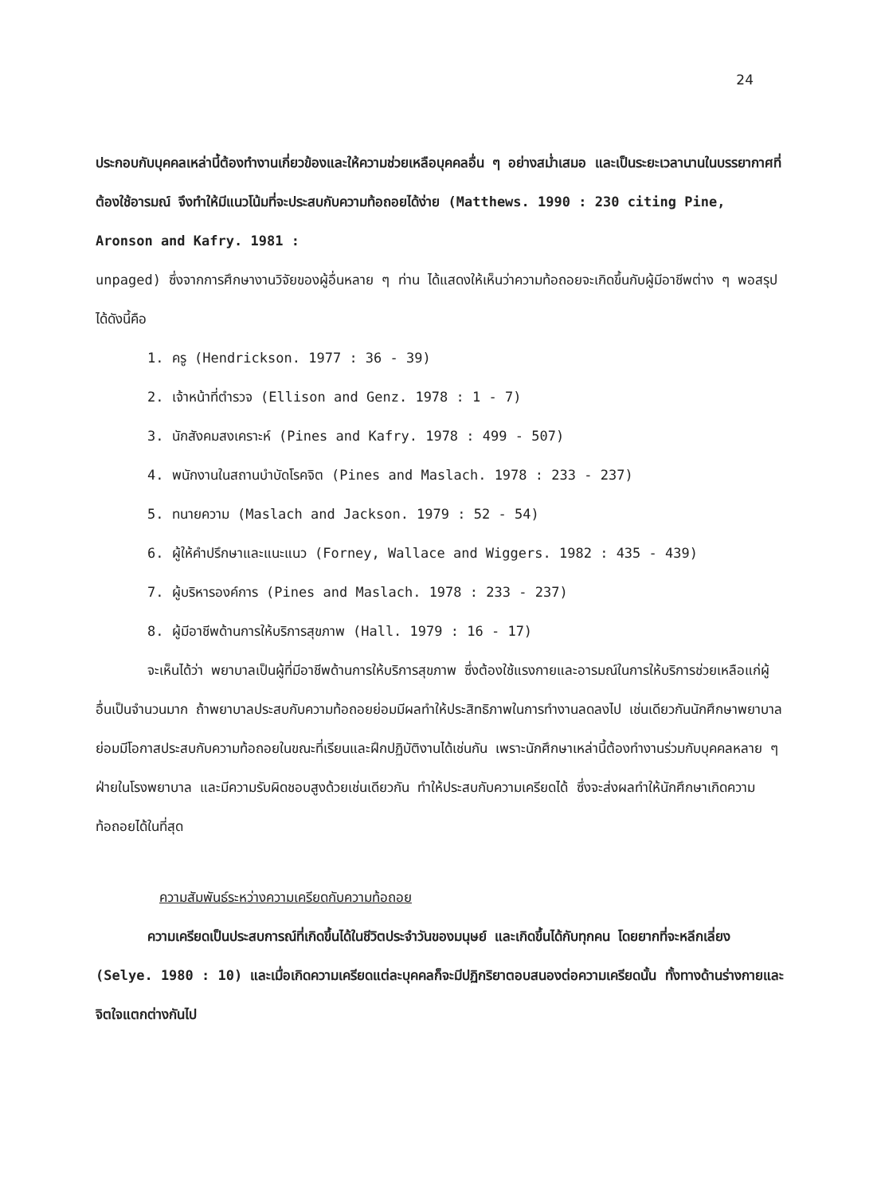24
ประกอบกับบุคคลเหล่านี้ต้องทำงานเกี่ยวข้องและให้ความช่วยเหลือบุคคลอื่น ๆ อย่างสม่ำเสมอ และเป็นระยะเวลานานในบรรยากาศที่ต้องใช้อารมณ์ จึงทำให้มีแนวโน้มที่จะประสบกับความท้อถอยได้ง่าย (Matthews. 1990 : 230 citing Pine, Aronson and Kafry. 1981 :
unpaged) ซึ่งจากการศึกษางานวิจัยของผู้อื่นหลาย ๆ ท่าน ได้แสดงให้เห็นว่าความท้อถอยจะเกิดขึ้นกับผู้มีอาชีพต่าง ๆ พอสรุปได้ดังนี้คือ
1. ครู (Hendrickson. 1977 : 36 - 39)
2. เจ้าหน้าที่ตำรวจ (Ellison and Genz. 1978 : 1 - 7)
3. นักสังคมสงเคราะห์ (Pines and Kafry. 1978 : 499 - 507)
4. พนักงานในสถานบำบัดโรคจิต (Pines and Maslach. 1978 : 233 - 237)
5. ทนายความ (Maslach and Jackson. 1979 : 52 - 54)
6. ผู้ให้คำปรึกษาและแนะแนว (Forney, Wallace and Wiggers. 1982 : 435 - 439)
7. ผู้บริหารองค์การ (Pines and Maslach. 1978 : 233 - 237)
8. ผู้มีอาชีพด้านการให้บริการสุขภาพ (Hall. 1979 : 16 - 17)
จะเห็นได้ว่า พยาบาลเป็นผู้ที่มีอาชีพด้านการให้บริการสุขภาพ ซึ่งต้องใช้แรงกายและอารมณ์ในการให้บริการช่วยเหลือแก่ผู้อื่นเป็นจำนวนมาก ถ้าพยาบาลประสบกับความท้อถอยย่อมมีผลทำให้ประสิทธิภาพในการทำงานลดลงไป เช่นเดียวกันนักศึกษาพยาบาลย่อมมีโอกาสประสบกับความท้อถอยในขณะที่เรียนและฝึกปฏิบัติงานได้เช่นกัน เพราะนักศึกษาเหล่านี้ต้องทำงานร่วมกับบุคคลหลาย ๆ ฝ่ายในโรงพยาบาล และมีความรับผิดชอบสูงด้วยเช่นเดียวกัน ทำให้ประสบกับความเครียดได้ ซึ่งจะส่งผลทำให้นักศึกษาเกิดความท้อถอยได้ในที่สุด
ความสัมพันธ์ระหว่างความเครียดกับความท้อถอย
ความเครียดเป็นประสบการณ์ที่เกิดขึ้นได้ในชีวิตประจำวันของมนุษย์ และเกิดขึ้นได้กับทุกคน โดยยากที่จะหลีกเลี่ยง (Selye. 1980 : 10) และเมื่อเกิดความเครียดแต่ละบุคคลก็จะมีปฏิกริยาตอบสนองต่อความเครียดนั้น ทั้งทางด้านร่างกายและจิตใจแตกต่างกันไป